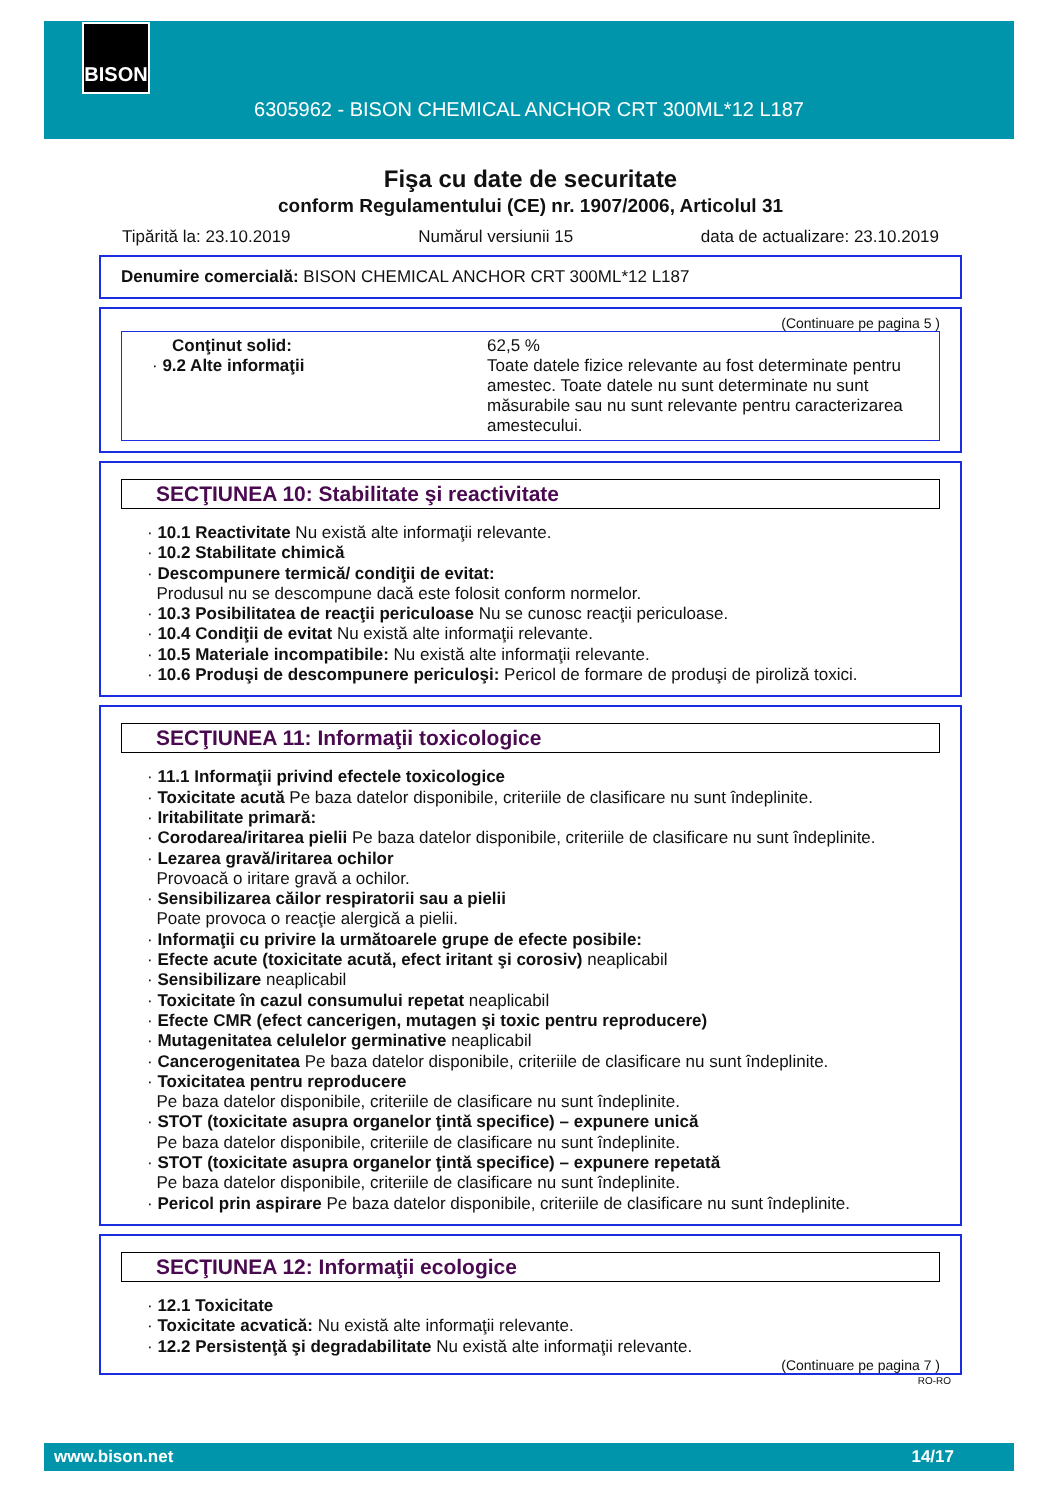BISON
6305962 - BISON CHEMICAL ANCHOR CRT 300ML*12 L187
Fişa cu date de securitate
conform Regulamentului (CE) nr. 1907/2006, Articolul 31
Tipărită la: 23.10.2019 Numărul versiunii 15 data de actualizare: 23.10.2019
Denumire comercială: BISON CHEMICAL ANCHOR CRT 300ML*12 L187
(Continuare pe pagina 5 )
Conţinut solid:
· 9.2 Alte informaţii
62,5 %
Toate datele fizice relevante au fost determinate pentru amestec. Toate datele nu sunt determinate nu sunt măsurabile sau nu sunt relevante pentru caracterizarea amestecului.
SECŢIUNEA 10: Stabilitate şi reactivitate
· 10.1 Reactivitate Nu există alte informaţii relevante.
· 10.2 Stabilitate chimică
· Descompunere termică/ condiţii de evitat:
Produsul nu se descompune dacă este folosit conform normelor.
· 10.3 Posibilitatea de reacţii periculoase Nu se cunosc reacţii periculoase.
· 10.4 Condiţii de evitat Nu există alte informaţii relevante.
· 10.5 Materiale incompatibile: Nu există alte informaţii relevante.
· 10.6 Produşi de descompunere periculoşi: Pericol de formare de produşi de piroliză toxici.
SECŢIUNEA 11: Informaţii toxicologice
· 11.1 Informaţii privind efectele toxicologice
· Toxicitate acută Pe baza datelor disponibile, criteriile de clasificare nu sunt îndeplinite.
· Iritabilitate primară:
· Corodarea/iritarea pielii Pe baza datelor disponibile, criteriile de clasificare nu sunt îndeplinite.
· Lezarea gravă/iritarea ochilor
Provoacă o iritare gravă a ochilor.
· Sensibilizarea căilor respiratorii sau a pielii
Poate provoca o reacţie alergică a pielii.
· Informaţii cu privire la următoarele grupe de efecte posibile:
· Efecte acute (toxicitate acută, efect iritant şi corosiv) neaplicabil
· Sensibilizare neaplicabil
· Toxicitate în cazul consumului repetat neaplicabil
· Efecte CMR (efect cancerigen, mutagen şi toxic pentru reproducere)
· Mutagenitatea celulelor germinative neaplicabil
· Cancerogenitatea Pe baza datelor disponibile, criteriile de clasificare nu sunt îndeplinite.
· Toxicitatea pentru reproducere
Pe baza datelor disponibile, criteriile de clasificare nu sunt îndeplinite.
· STOT (toxicitate asupra organelor ţintă specifice) – expunere unică
Pe baza datelor disponibile, criteriile de clasificare nu sunt îndeplinite.
· STOT (toxicitate asupra organelor ţintă specifice) – expunere repetată
Pe baza datelor disponibile, criteriile de clasificare nu sunt îndeplinite.
· Pericol prin aspirare Pe baza datelor disponibile, criteriile de clasificare nu sunt îndeplinite.
SECŢIUNEA 12: Informaţii ecologice
· 12.1 Toxicitate
· Toxicitate acvatică: Nu există alte informaţii relevante.
· 12.2 Persistenţă şi degradabilitate Nu există alte informaţii relevante.
(Continuare pe pagina 7 )
RO-RO
www.bison.net 14/17